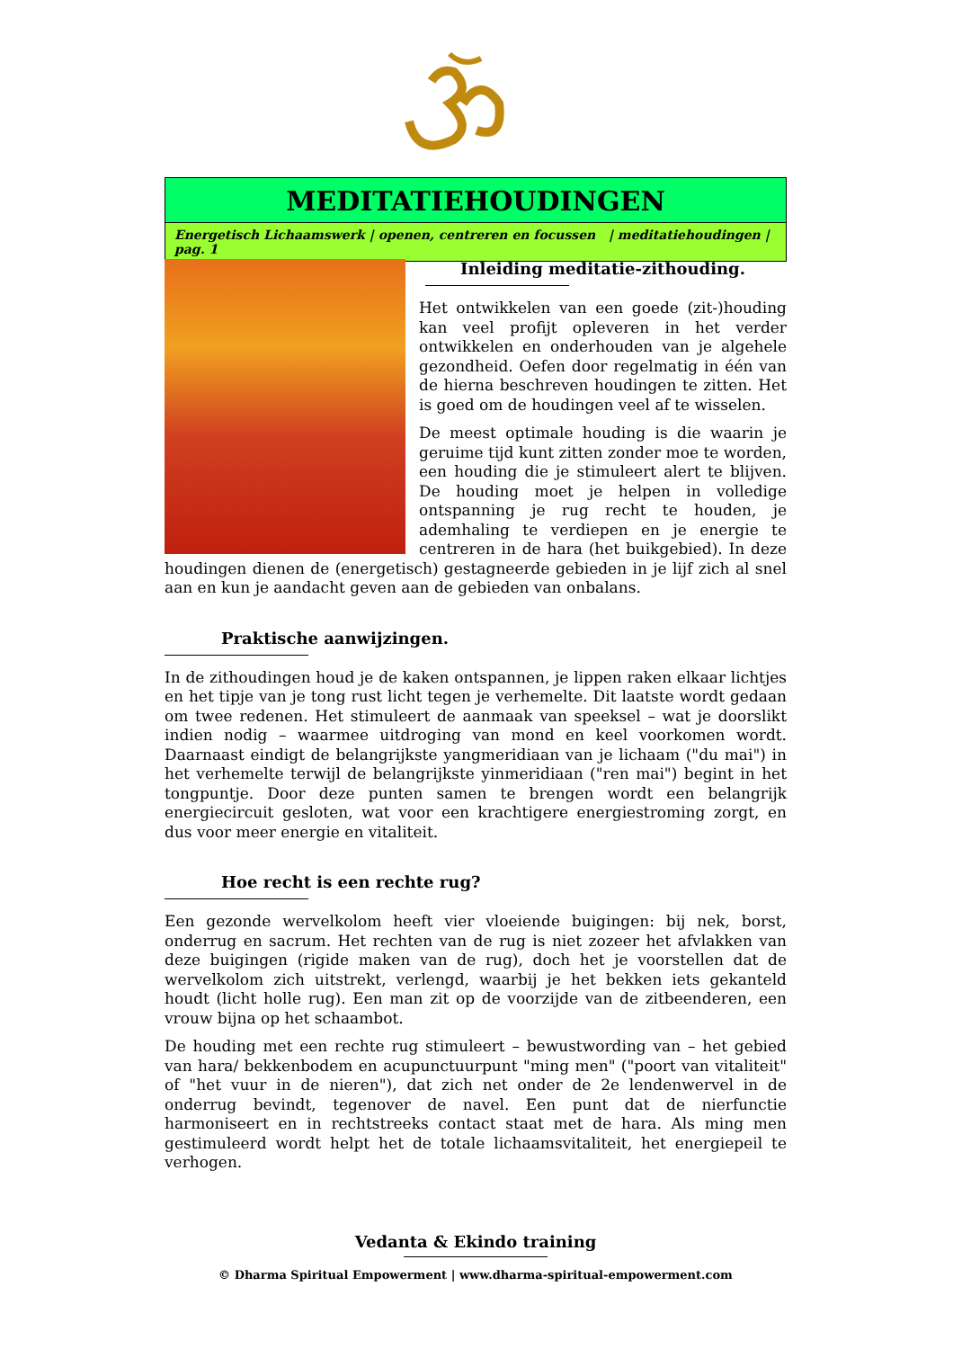MEDITATIEHOUDINGEN
Energetisch Lichaamswerk | openen, centreren en focussen | meditatiehoudingen | pag. 1
Inleiding meditatie-zithouding.
Het ontwikkelen van een goede (zit-)houding kan veel profijt opleveren in het verder ontwikkelen en onderhouden van je algehele gezondheid. Oefen door regelmatig in één van de hierna beschreven houdingen te zitten. Het is goed om de houdingen veel af te wisselen.
De meest optimale houding is die waarin je geruime tijd kunt zitten zonder moe te worden, een houding die je stimuleert alert te blijven. De houding moet je helpen in volledige ontspanning je rug recht te houden, je ademhaling te verdiepen en je energie te centreren in de hara (het buikgebied). In deze houdingen dienen de (energetisch) gestagneerde gebieden in je lijf zich al snel aan en kun je aandacht geven aan de gebieden van onbalans.
Praktische aanwijzingen.
In de zithoudingen houd je de kaken ontspannen, je lippen raken elkaar lichtjes en het tipje van je tong rust licht tegen je verhemelte. Dit laatste wordt gedaan om twee redenen. Het stimuleert de aanmaak van speeksel – wat je doorslikt indien nodig – waarmee uitdroging van mond en keel voorkomen wordt. Daarnaast eindigt de belangrijkste yangmeridiaan van je lichaam ("du mai") in het verhemelte terwijl de belangrijkste yinmeridiaan ("ren mai") begint in het tongpuntje. Door deze punten samen te brengen wordt een belangrijk energiecircuit gesloten, wat voor een krachtigere energiestroming zorgt, en dus voor meer energie en vitaliteit.
Hoe recht is een rechte rug?
Een gezonde wervelkolom heeft vier vloeiende buigingen: bij nek, borst, onderrug en sacrum. Het rechten van de rug is niet zozeer het afvlakken van deze buigingen (rigide maken van de rug), doch het je voorstellen dat de wervelkolom zich uitstrekt, verlengd, waarbij je het bekken iets gekanteld houdt (licht holle rug). Een man zit op de voorzijde van de zitbeenderen, een vrouw bijna op het schaambot.
De houding met een rechte rug stimuleert – bewustwording van – het gebied van hara/ bekkenbodem en acupunctuurpunt "ming men" ("poort van vitaliteit" of "het vuur in de nieren"), dat zich net onder de 2e lendenwervel in de onderrug bevindt, tegenover de navel. Een punt dat de nierfunctie harmoniseert en in rechtstreeks contact staat met de hara. Als ming men gestimuleerd wordt helpt het de totale lichaamsvitaliteit, het energiepeil te verhogen.
Vedanta & Ekindo training
© Dharma Spiritual Empowerment | www.dharma-spiritual-empowerment.com